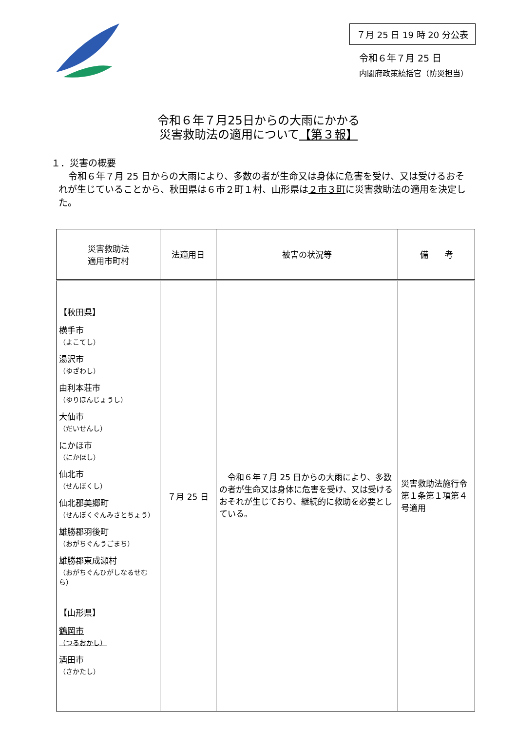７月 25 日 19 時 20 分公表
令和６年７月 25 日
内閣府政策統括官（防災担当）
令和６年７月25日からの大雨にかかる
災害救助法の適用について【第３報】
１．災害の概要
令和６年７月 25 日からの大雨により、多数の者が生命又は身体に危害を受け、又は受けるおそれが生じていることから、秋田県は６市２町１村、山形県は２市３町に災害救助法の適用を決定した。
| 災害救助法 適用市町村 | 法適用日 | 被害の状況等 | 備 考 |
| --- | --- | --- | --- |
| 【秋田県】 横手市 （よこてし） 湯沢市 （ゆざわし） 由利本荘市 （ゆりほんじょうし） 大仙市 （だいせんし） にかほ市 （にかほし） 仙北市 （せんぼくし） 仙北郡美郷町 （せんぼくぐんみさとちょう） 雄勝郡羽後町 （おがちぐんうごまち） 雄勝郡東成瀬村 （おがちぐんひがしなるせむら） 【山形県】 鶴岡市 （つるおかし） 酒田市 （さかたし） | ７月 25 日 | 令和６年７月 25 日からの大雨により、多数の者が生命又は身体に危害を受け、又は受けるおそれが生じており、継続的に救助を必要としている。 | 災害救助法施行令第１条第１項第４号適用 |